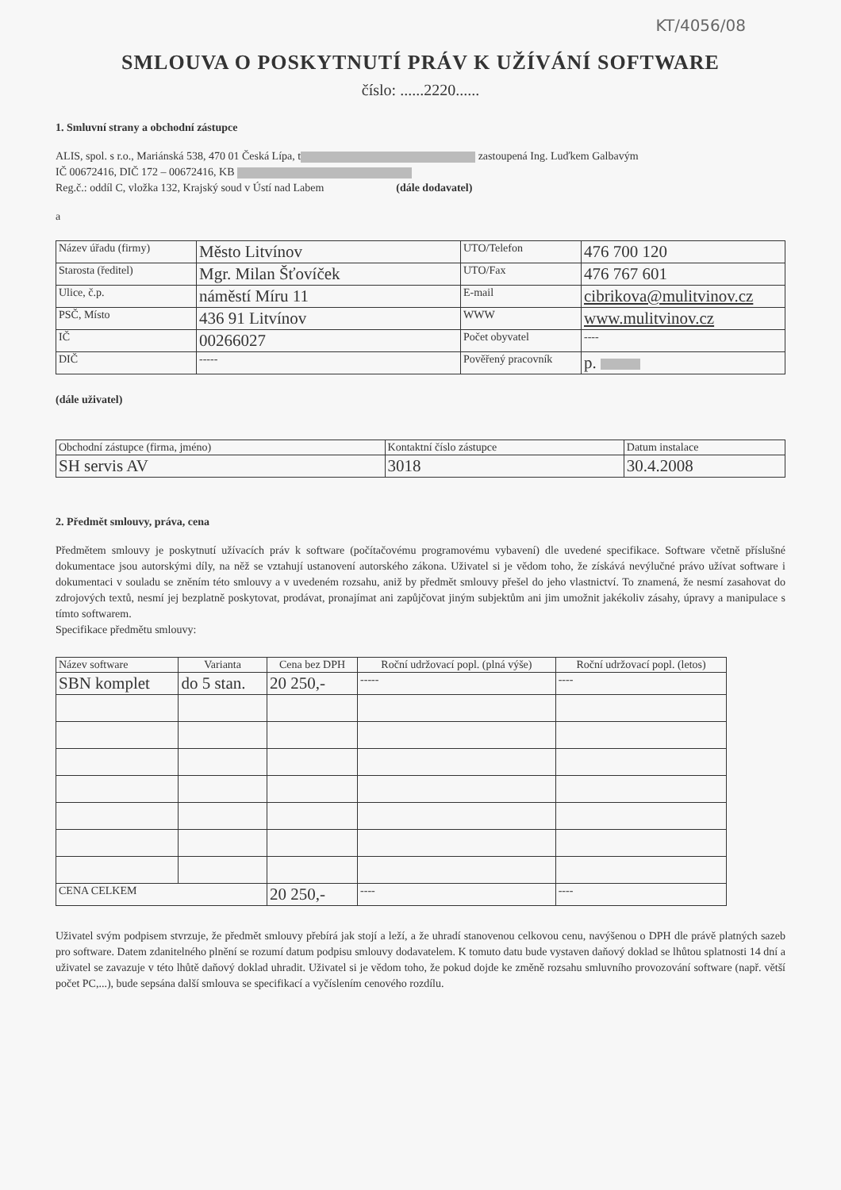KT/4056/08
SMLOUVA O POSKYTNUTÍ PRÁV K UŽÍVÁNÍ SOFTWARE
číslo: ......2220......
1. Smluvní strany a obchodní zástupce
ALIS, spol. s r.o., Mariánská 538, 470 01 Česká Lípa, t zastoupená Ing. Luďkem Galbavým
IČ 00672416, DIČ 172 – 00672416, KB
Reg.č.: oddíl C, vložka 132, Krajský soud v Ústí nad Labem (dále dodavatel)
a
| Název úřadu (firmy) | Město Litvínov | UTO/Telefon | 476 700 120 |
| Starosta (ředitel) | Mgr. Milan Šťovíček | UTO/Fax | 476 767 601 |
| Ulice, č.p. | náměstí Míru 11 | E-mail | cibrikova@mulitvinov.cz |
| PSČ, Místo | 436 91 Litvínov | WWW | www.mulitvinov.cz |
| IČ | 00266027 | Počet obyvatel | ---- |
| DIČ | ----- | Pověřený pracovník | p. |
(dále uživatel)
| Obchodní zástupce (firma, jméno) | Kontaktní číslo zástupce | Datum instalace |
| SH servis AV | 3018 | 30.4.2008 |
2. Předmět smlouvy, práva, cena
Předmětem smlouvy je poskytnutí užívacích práv k software (počítačovému programovému vybavení) dle uvedené specifikace. Software včetně příslušné dokumentace jsou autorskými díly, na něž se vztahují ustanovení autorského zákona. Uživatel si je vědom toho, že získává nevýlučné právo užívat software i dokumentaci v souladu se zněním této smlouvy a v uvedeném rozsahu, aniž by předmět smlouvy přešel do jeho vlastnictví. To znamená, že nesmí zasahovat do zdrojových textů, nesmí jej bezplatně poskytovat, prodávat, pronajímat ani zapůjčovat jiným subjektům ani jim umožnit jakékoliv zásahy, úpravy a manipulace s tímto softwarem.
Specifikace předmětu smlouvy:
| Název software | Varianta | Cena bez DPH | Roční udržovací popl. (plná výše) | Roční udržovací popl. (letos) |
| --- | --- | --- | --- | --- |
| SBN komplet | do 5 stan. | 20 250,- | ----- | ---- |
| CENA CELKEM | | 20 250,- | ---- | ---- |
Uživatel svým podpisem stvrzuje, že předmět smlouvy přebírá jak stojí a leží, a že uhradí stanovenou celkovou cenu, navýšenou o DPH dle právě platných sazeb pro software. Datem zdanitelného plnění se rozumí datum podpisu smlouvy dodavatelem. K tomuto datu bude vystaven daňový doklad se lhůtou splatnosti 14 dní a uživatel se zavazuje v této lhůtě daňový doklad uhradit. Uživatel si je vědom toho, že pokud dojde ke změně rozsahu smluvního provozování software (např. větší počet PC,...), bude sepsána další smlouva se specifikací a vyčíslením cenového rozdílu.